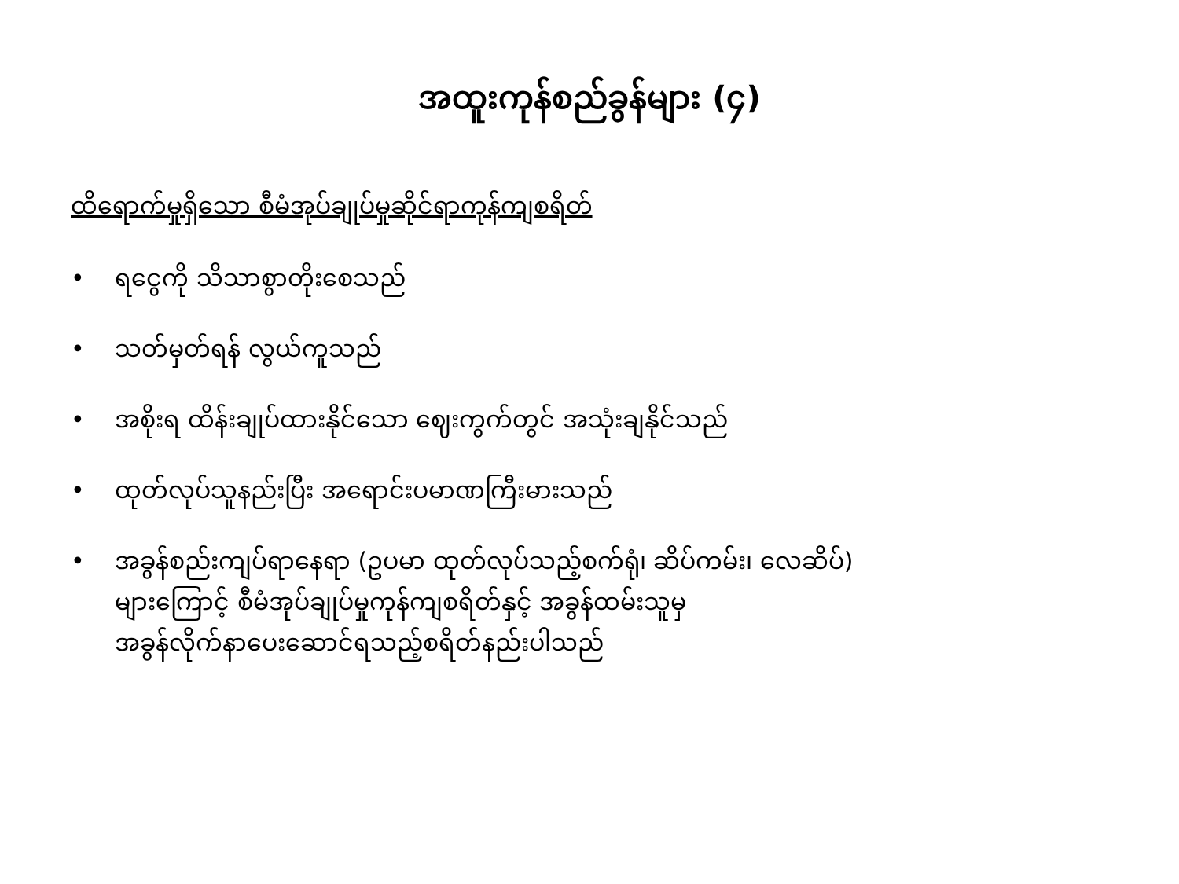အထူးကုန်စည်ခွန်များ (၄)
ထိရောက်မှုရှိသော စီမံအုပ်ချုပ်မှုဆိုင်ရာကုန်ကျစရိတ်
• ရငွေကို သိသာစွာတိုးစေသည်
• သတ်မှတ်ရန် လွယ်ကူသည်
• အစိုးရ ထိန်းချုပ်ထားနိုင်သော ဈေးကွက်တွင် အသုံးချနိုင်သည်
• ထုတ်လုပ်သူနည်းပြီး အရောင်းပမာဏကြီးမားသည်
• အခွန်စည်းကျပ်ရာနေရာ (ဥပမာ ထုတ်လုပ်သည့်စက်ရုံ၊ ဆိပ်ကမ်း၊ လေဆိပ်)
များကြောင့် စီမံအုပ်ချုပ်မှုကုန်ကျစရိတ်နှင့် အခွန်ထမ်းသူမှ
အခွန်လိုက်နာပေးဆောင်ရသည့်စရိတ်နည်းပါသည်